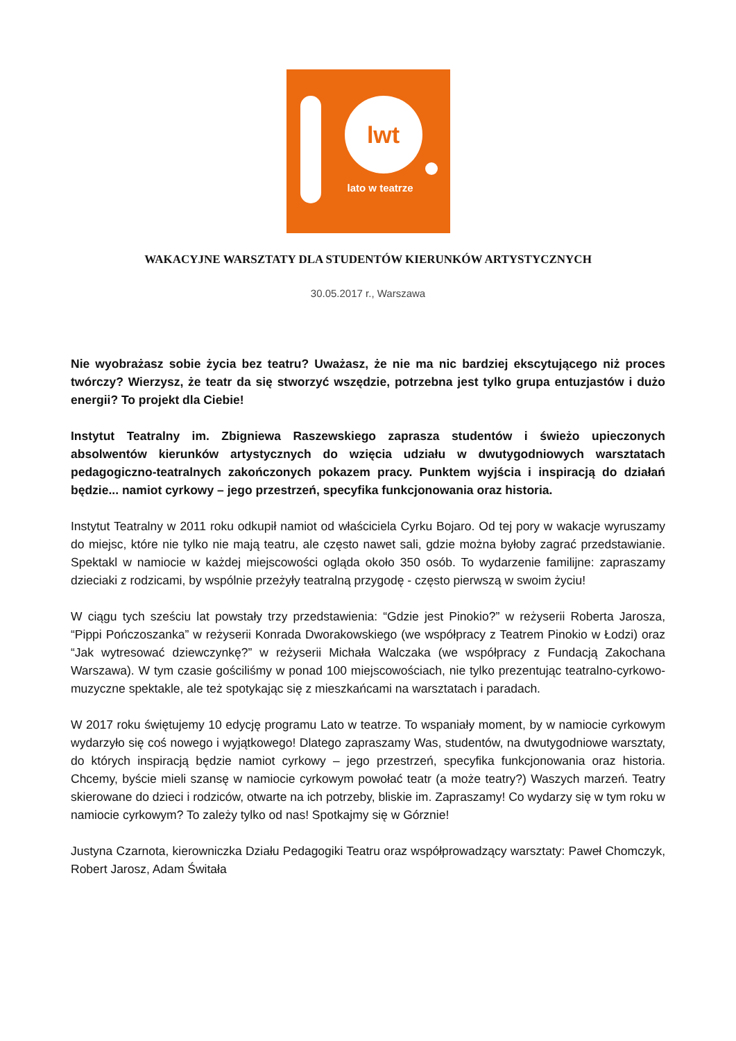lwt
lato w teatrze
WAKACYJNE WARSZTATY DLA STUDENTÓW KIERUNKÓW ARTYSTYCZNYCH
30.05.2017 r., Warszawa
Nie wyobrażasz sobie życia bez teatru? Uważasz, że nie ma nic bardziej ekscytującego niż proces twórczy? Wierzysz, że teatr da się stworzyć wszędzie, potrzebna jest tylko grupa entuzjastów i dużo energii? To projekt dla Ciebie!
Instytut Teatralny im. Zbigniewa Raszewskiego zaprasza studentów i świeżo upieczonych absolwentów kierunków artystycznych do wzięcia udziału w dwutygodniowych warsztatach pedagogiczno-teatralnych zakończonych pokazem pracy. Punktem wyjścia i inspiracją do działań będzie... namiot cyrkowy – jego przestrzeń, specyfika funkcjonowania oraz historia.
Instytut Teatralny w 2011 roku odkupił namiot od właściciela Cyrku Bojaro. Od tej pory w wakacje wyruszamy do miejsc, które nie tylko nie mają teatru, ale często nawet sali, gdzie można byłoby zagrać przedstawianie. Spektakl w namiocie w każdej miejscowości ogląda około 350 osób. To wydarzenie familijne: zapraszamy dzieciaki z rodzicami, by wspólnie przeżyły teatralną przygodę - często pierwszą w swoim życiu!
W ciągu tych sześciu lat powstały trzy przedstawienia: “Gdzie jest Pinokio?” w reżyserii Roberta Jarosza, “Pippi Pończoszanka” w reżyserii Konrada Dworakowskiego (we współpracy z Teatrem Pinokio w Łodzi) oraz “Jak wytresować dziewczynkę?” w reżyserii Michała Walczaka (we współpracy z Fundacją Zakochana Warszawa). W tym czasie gościliśmy w ponad 100 miejscowościach, nie tylko prezentując teatralno-cyrkowo-muzyczne spektakle, ale też spotykając się z mieszkańcami na warsztatach i paradach.
W 2017 roku świętujemy 10 edycję programu Lato w teatrze. To wspaniały moment, by w namiocie cyrkowym wydarzyło się coś nowego i wyjątkowego! Dlatego zapraszamy Was, studentów, na dwutygodniowe warsztaty, do których inspiracją będzie namiot cyrkowy – jego przestrzeń, specyfika funkcjonowania oraz historia. Chcemy, byście mieli szansę w namiocie cyrkowym powołać teatr (a może teatry?) Waszych marzeń. Teatry skierowane do dzieci i rodziców, otwarte na ich potrzeby, bliskie im. Zapraszamy! Co wydarzy się w tym roku w namiocie cyrkowym? To zależy tylko od nas! Spotkajmy się w Górznie!
Justyna Czarnota, kierowniczka Działu Pedagogiki Teatru oraz współprowadzący warsztaty: Paweł Chomczyk, Robert Jarosz, Adam Świtała